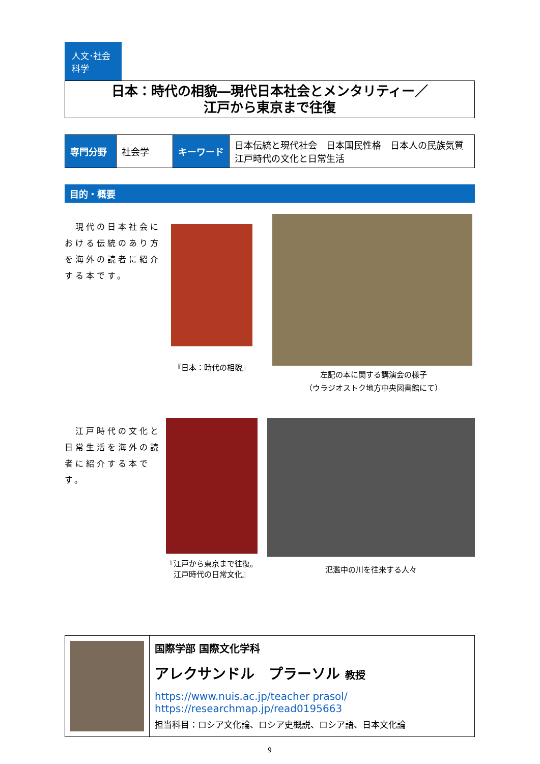人文･社会科学
日本：時代の相貌―現代日本社会とメンタリティー／
江戸から東京まで往復
| 専門分野 | 社会学 | キーワード | 日本伝統と現代社会 日本国民性格 日本人の民族気質 江戸時代の文化と日常生活 |
目的・概要
　現代の日本社会における伝統のあり方を海外の読者に紹介する本です。
『日本：時代の相貌』
左記の本に関する講演会の様子
（ウラジオストク地方中央図書館にて）
　江戸時代の文化と日常生活を海外の読者に紹介する本です。
『江戸から東京まで往復。
江戸時代の日常文化』
氾濫中の川を往来する人々
| | 国際学部 国際文化学科 アレクサンドル プラーソル 教授 https://www.nuis.ac.jp/teacher prasol/ https://researchmap.jp/read0195663 担当科目：ロシア文化論、ロシア史概説、ロシア語、日本文化論 |
9